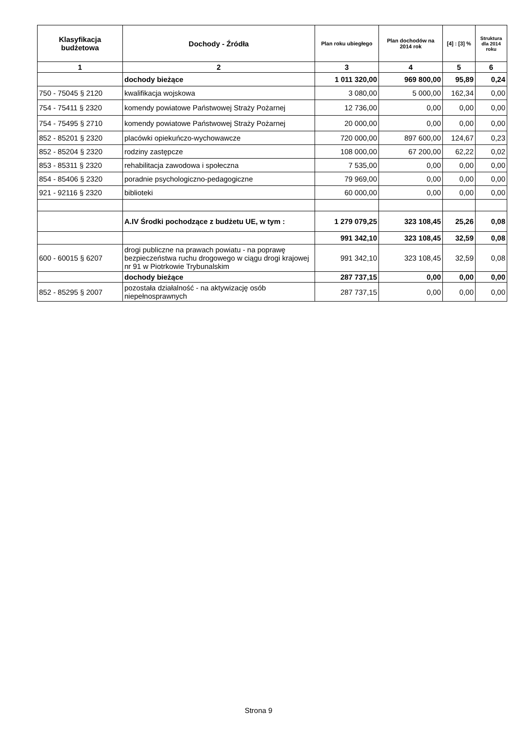| Klasyfikacja budżetowa | Dochody - Źródła | Plan roku ubiegłego | Plan dochodów na 2014 rok | [4] : [3] % | Struktura dla 2014 roku |
| --- | --- | --- | --- | --- | --- |
| 1 | 2 | 3 | 4 | 5 | 6 |
| | dochody bieżące | 1 011 320,00 | 969 800,00 | 95,89 | 0,24 |
| 750 - 75045 § 2120 | kwalifikacja wojskowa | 3 080,00 | 5 000,00 | 162,34 | 0,00 |
| 754 - 75411 § 2320 | komendy powiatowe Państwowej Straży Pożarnej | 12 736,00 | 0,00 | 0,00 | 0,00 |
| 754 - 75495 § 2710 | komendy powiatowe Państwowej Straży Pożarnej | 20 000,00 | 0,00 | 0,00 | 0,00 |
| 852 - 85201 § 2320 | placówki opiekuńczo-wychowawcze | 720 000,00 | 897 600,00 | 124,67 | 0,23 |
| 852 - 85204 § 2320 | rodziny zastępcze | 108 000,00 | 67 200,00 | 62,22 | 0,02 |
| 853 - 85311 § 2320 | rehabilitacja zawodowa i społeczna | 7 535,00 | 0,00 | 0,00 | 0,00 |
| 854 - 85406 § 2320 | poradnie psychologiczno-pedagogiczne | 79 969,00 | 0,00 | 0,00 | 0,00 |
| 921 - 92116 § 2320 | biblioteki | 60 000,00 | 0,00 | 0,00 | 0,00 |
| | A.IV Środki pochodzące z budżetu UE, w tym : | 1 279 079,25 | 323 108,45 | 25,26 | 0,08 |
| | | 991 342,10 | 323 108,45 | 32,59 | 0,08 |
| 600 - 60015 § 6207 | drogi publiczne na prawach powiatu - na poprawę bezpieczeństwa ruchu drogowego w ciągu drogi krajowej nr 91 w Piotrkowie Trybunalskim | 991 342,10 | 323 108,45 | 32,59 | 0,08 |
| | dochody bieżące | 287 737,15 | 0,00 | 0,00 | 0,00 |
| 852 - 85295 § 2007 | pozostała działalność - na aktywizację osób niepełnosprawnych | 287 737,15 | 0,00 | 0,00 | 0,00 |
Strona 9